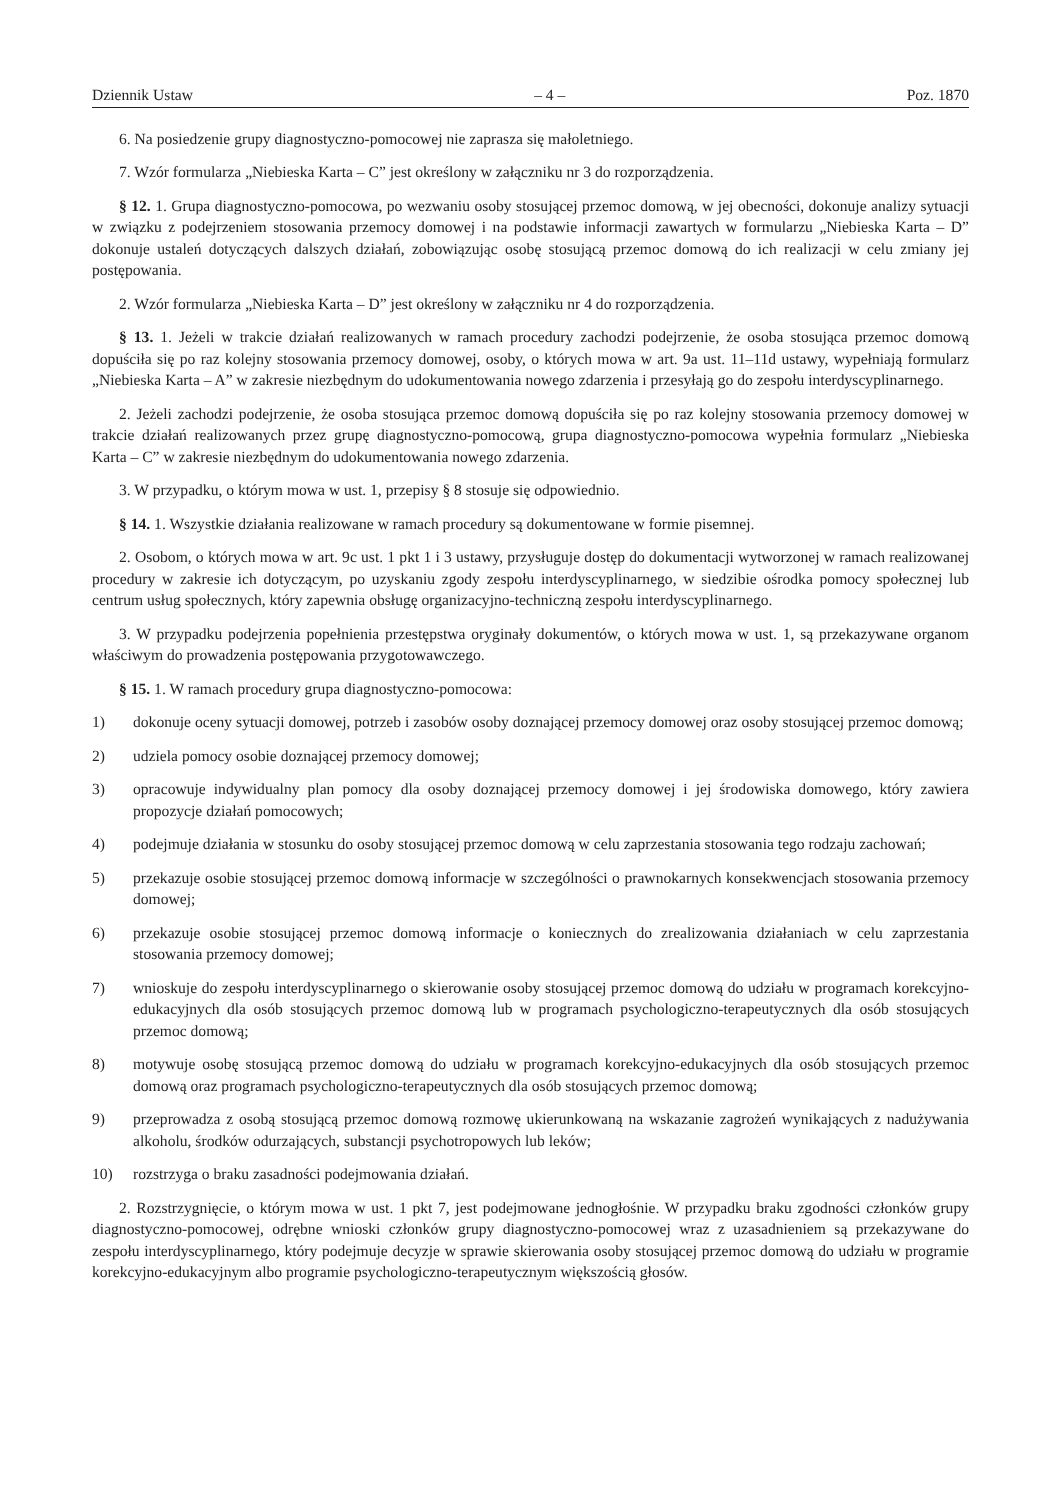Dziennik Ustaw – 4 – Poz. 1870
6. Na posiedzenie grupy diagnostyczno-pomocowej nie zaprasza się małoletniego.
7. Wzór formularza „Niebieska Karta – C” jest określony w załączniku nr 3 do rozporządzenia.
§ 12. 1. Grupa diagnostyczno-pomocowa, po wezwaniu osoby stosującej przemoc domową, w jej obecności, dokonuje analizy sytuacji w związku z podejrzeniem stosowania przemocy domowej i na podstawie informacji zawartych w formularzu „Niebieska Karta – D” dokonuje ustaleń dotyczących dalszych działań, zobowiązując osobę stosującą przemoc domową do ich realizacji w celu zmiany jej postępowania.
2. Wzór formularza „Niebieska Karta – D” jest określony w załączniku nr 4 do rozporządzenia.
§ 13. 1. Jeżeli w trakcie działań realizowanych w ramach procedury zachodzi podejrzenie, że osoba stosująca przemoc domową dopuściła się po raz kolejny stosowania przemocy domowej, osoby, o których mowa w art. 9a ust. 11–11d ustawy, wypełniają formularz „Niebieska Karta – A” w zakresie niezbędnym do udokumentowania nowego zdarzenia i przesyłają go do zespołu interdyscyplinarnego.
2. Jeżeli zachodzi podejrzenie, że osoba stosująca przemoc domową dopuściła się po raz kolejny stosowania przemocy domowej w trakcie działań realizowanych przez grupę diagnostyczno-pomocową, grupa diagnostyczno-pomocowa wypełnia formularz „Niebieska Karta – C” w zakresie niezbędnym do udokumentowania nowego zdarzenia.
3. W przypadku, o którym mowa w ust. 1, przepisy § 8 stosuje się odpowiednio.
§ 14. 1. Wszystkie działania realizowane w ramach procedury są dokumentowane w formie pisemnej.
2. Osobom, o których mowa w art. 9c ust. 1 pkt 1 i 3 ustawy, przysługuje dostęp do dokumentacji wytworzonej w ramach realizowanej procedury w zakresie ich dotyczącym, po uzyskaniu zgody zespołu interdyscyplinarnego, w siedzibie ośrodka pomocy społecznej lub centrum usług społecznych, który zapewnia obsługę organizacyjno-techniczną zespołu interdyscyplinarnego.
3. W przypadku podejrzenia popełnienia przestępstwa oryginały dokumentów, o których mowa w ust. 1, są przekazywane organom właściwym do prowadzenia postępowania przygotowawczego.
§ 15. 1. W ramach procedury grupa diagnostyczno-pomocowa:
1) dokonuje oceny sytuacji domowej, potrzeb i zasobów osoby doznającej przemocy domowej oraz osoby stosującej przemoc domową;
2) udziela pomocy osobie doznającej przemocy domowej;
3) opracowuje indywidualny plan pomocy dla osoby doznającej przemocy domowej i jej środowiska domowego, który zawiera propozycje działań pomocowych;
4) podejmuje działania w stosunku do osoby stosującej przemoc domową w celu zaprzestania stosowania tego rodzaju zachowań;
5) przekazuje osobie stosującej przemoc domową informacje w szczególności o prawnokarnych konsekwencjach stosowania przemocy domowej;
6) przekazuje osobie stosującej przemoc domową informacje o koniecznych do zrealizowania działaniach w celu zaprzestania stosowania przemocy domowej;
7) wnioskuje do zespołu interdyscyplinarnego o skierowanie osoby stosującej przemoc domową do udziału w programach korekcyjno-edukacyjnych dla osób stosujących przemoc domową lub w programach psychologiczno-terapeutycznych dla osób stosujących przemoc domową;
8) motywuje osobę stosującą przemoc domową do udziału w programach korekcyjno-edukacyjnych dla osób stosujących przemoc domową oraz programach psychologiczno-terapeutycznych dla osób stosujących przemoc domową;
9) przeprowadza z osobą stosującą przemoc domową rozmowę ukierunkowaną na wskazanie zagrożeń wynikających z nadużywania alkoholu, środków odurzających, substancji psychotropowych lub leków;
10) rozstrzyga o braku zasadności podejmowania działań.
2. Rozstrzygnięcie, o którym mowa w ust. 1 pkt 7, jest podejmowane jednogłośnie. W przypadku braku zgodności członków grupy diagnostyczno-pomocowej, odrębne wnioski członków grupy diagnostyczno-pomocowej wraz z uzasadnieniem są przekazywane do zespołu interdyscyplinarnego, który podejmuje decyzje w sprawie skierowania osoby stosującej przemoc domową do udziału w programie korekcyjno-edukacyjnym albo programie psychologiczno-terapeutycznym większością głosów.